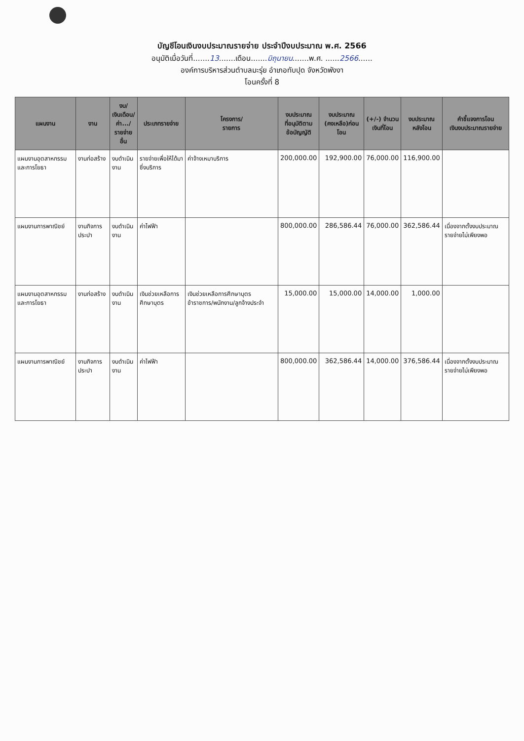บัญชีโอนเงินงบประมาณรายจ่าย ประจำปีงบประมาณ พ.ศ. 2566
อนุมัติเมื่อวันที่.......13.......เดือน.......มิถุนายน.......พ.ศ. ......2566......
องค์การบริหารส่วนตำบลมะรุ่ย อำเภอทับปุด จังหวัดพังงา
โอนครั้งที่ 8
| แผนงาน | งาน | งบ/ เงินเดือน/ ค่า.../ รายจ่ายอื่น | ประเภทรายจ่าย | โครงการ/ รายการ | งบประมาณ ที่อนุมัติตาม ข้อบัญญัติ | งบประมาณ (คงเหลือ)ก่อนโอน | (+/-) จำนวน เงินที่โอน | งบประมาณ หลังโอน | คำชี้แจงการโอน เงินงบประมาณรายจ่าย |
| --- | --- | --- | --- | --- | --- | --- | --- | --- | --- |
| แผนงานอุตสาหกรรมและการโยธา | งานก่อสร้าง | งบดำเนินงาน | รายจ่ายเพื่อให้ได้มาซึ่งบริการ | ค่าจ้างเหมาบริการ | 200,000.00 | 192,900.00 | 76,000.00 | 116,900.00 | |
| แผนงานการพาณิชย์ | งานกิจการประปา | งบดำเนินงาน | ค่าไฟฟ้า | | 800,000.00 | 286,586.44 | 76,000.00 | 362,586.44 | เนื่องจากตั้งงบประมาณรายจ่ายไม่เพียงพอ |
| แผนงานอุตสาหกรรมและการโยธา | งานก่อสร้าง | งบดำเนินงาน | เงินช่วยเหลือการศึกษาบุตร | เงินช่วยเหลือการศึกษาบุตรข้าราชการ/พนักงาน/ลูกจ้างประจำ | 15,000.00 | 15,000.00 | 14,000.00 | 1,000.00 | |
| แผนงานการพาณิชย์ | งานกิจการประปา | งบดำเนินงาน | ค่าไฟฟ้า | | 800,000.00 | 362,586.44 | 14,000.00 | 376,586.44 | เนื่องจากตั้งงบประมาณรายจ่ายไม่เพียงพอ |